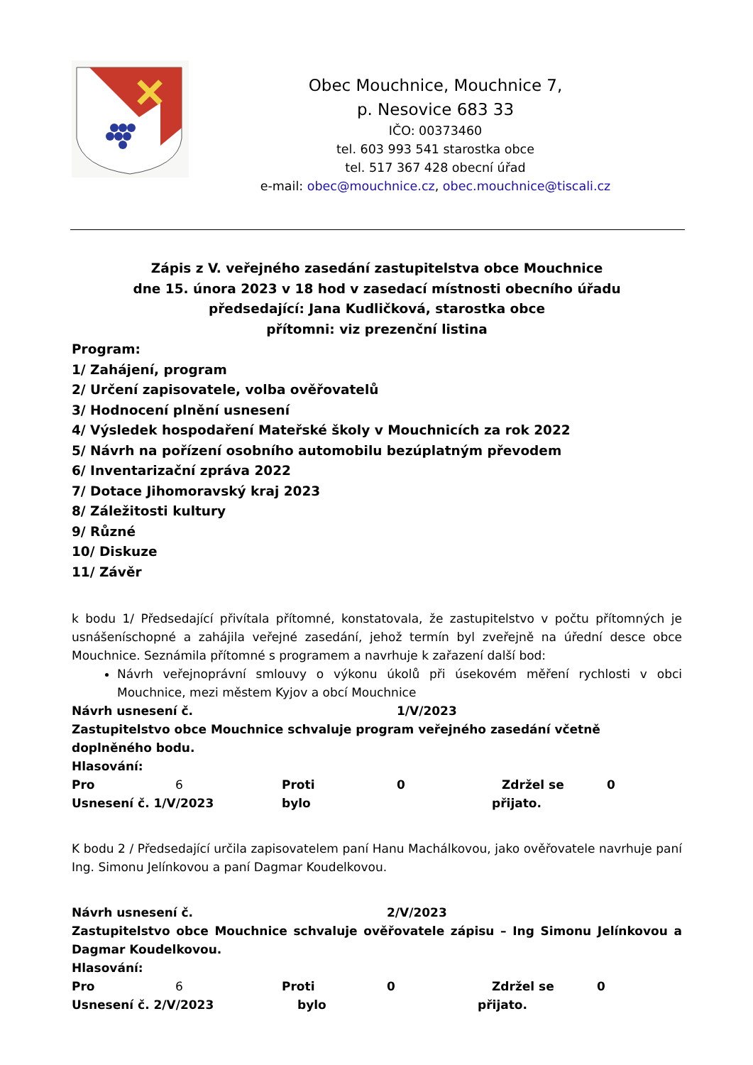Obec Mouchnice, Mouchnice 7,
p. Nesovice 683 33
IČO: 00373460
tel. 603 993 541 starostka obce
tel. 517 367 428 obecní úřad
e-mail: obec@mouchnice.cz, obec.mouchnice@tiscali.cz
Zápis z V. veřejného zasedání zastupitelstva obce Mouchnice
dne 15. února 2023 v 18 hod v zasedací místnosti obecního úřadu
předsedající: Jana Kudličková, starostka obce
přítomni: viz prezenční listina
Program:
1/ Zahájení, program
2/ Určení zapisovatele, volba ověřovatelů
3/ Hodnocení plnění usnesení
4/ Výsledek hospodaření Mateřské školy v Mouchnicích za rok 2022
5/ Návrh na pořízení osobního automobilu bezúplatným převodem
6/ Inventarizační zpráva 2022
7/ Dotace Jihomoravský kraj 2023
8/ Záležitosti kultury
9/ Různé
10/ Diskuze
11/ Závěr
k bodu 1/ Předsedající přivítala přítomné, konstatovala, že zastupitelstvo v počtu přítomných je usnášeníschopné a zahájila veřejné zasedání, jehož termín byl zveřejně na úřední desce obce Mouchnice. Seznámila přítomné s programem a navrhuje k zařazení další bod:
Návrh veřejnoprávní smlouvy o výkonu úkolů při úsekovém měření rychlosti v obci Mouchnice, mezi městem Kyjov a obcí Mouchnice
Návrh usnesení č. 1/V/2023
Zastupitelstvo obce Mouchnice schvaluje program veřejného zasedání včetně doplněného bodu.
Hlasování:
Pro 6 Proti 0 Zdržel se 0
Usnesení č. 1/V/2023 bylo přijato.
K bodu 2 / Předsedající určila zapisovatelem paní Hanu Machálkovou, jako ověřovatele navrhuje paní Ing. Simonu Jelínkovou a paní Dagmar Koudelkovou.
Návrh usnesení č. 2/V/2023
Zastupitelstvo obce Mouchnice schvaluje ověřovatele zápisu – Ing Simonu Jelínkovou a Dagmar Koudelkovou.
Hlasování:
Pro 6 Proti 0 Zdržel se 0
Usnesení č. 2/V/2023 bylo přijato.